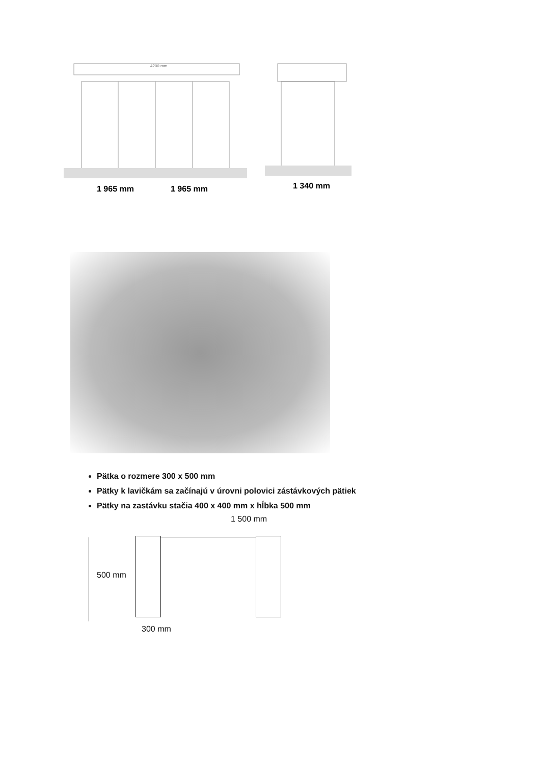4200 mm
1 965 mm
1 965 mm
1 340 mm
Pätka o rozmere 300 x 500 mm
Pätky k lavičkám sa začínajú v úrovni polovici zástávkových pätiek
Pätky na zastávku stačia 400 x 400 mm x hĺbka 500 mm
1 500 mm
500 mm
300 mm